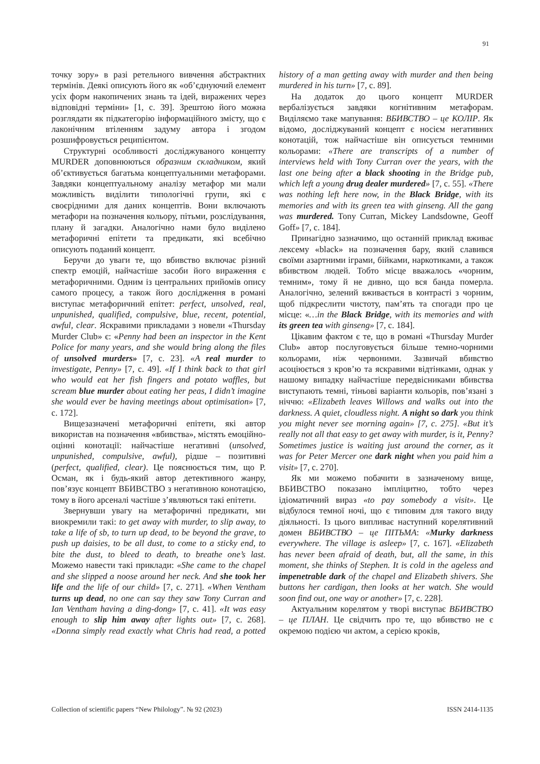91
точку зору» в разі ретельного вивчення абстрактних термінів. Деякі описують його як «об’єднуючий елемент усіх форм накопичених знань та ідей, виражених через відповідні терміни» [1, с. 39]. Зрештою його можна розглядати як підкатегорію інформаційного змісту, що є лаконічним втіленням задуму автора і згодом розшифровується реципієнтом.
Структурні особливості досліджуваного концепту MURDER доповнюються образним складником, який об’єктивується багатьма концептуальними метафорами. Завдяки концептуальному аналізу метафор ми мали можливість виділити типологічні групи, які є своєрідними для даних концептів. Вони включають метафори на позначення кольору, пітьми, розслідування, плану й загадки. Аналогічно нами було виділено метафоричні епітети та предикати, які всебічно описують поданий концепт.
Беручи до уваги те, що вбивство включає різний спектр емоцій, найчастіше засоби його вираження є метафоричними. Одним із центральних прийомів опису самого процесу, а також його дослідження в романі виступає метафоричний епітет: perfect, unsolved, real, unpunished, qualified, compulsive, blue, recent, potential, awful, clear. Яскравими прикладами з новели «Thursday Murder Club» є: «Penny had been an inspector in the Kent Police for many years, and she would bring along the files of unsolved murders» [7, c. 23]. «A real murder to investigate, Penny» [7, c. 49]. «If I think back to that girl who would eat her fish fingers and potato waffles, but scream blue murder about eating her peas, I didn’t imagine she would ever be having meetings about optimisation» [7, c. 172].
Вищезазначені метафоричні епітети, які автор використав на позначення «вбивства», містять емоційно-оцінні конотації: найчастіше негативні (unsolved, unpunished, compulsive, awful), рідше – позитивні (perfect, qualified, clear). Це пояснюється тим, що Р. Осман, як і будь-який автор детективного жанру, пов’язує концепт ВБИВСТВО з негативною конотацією, тому в його арсеналі частіше з’являються такі епітети.
Звернувши увагу на метафоричні предикати, ми виокремили такі: to get away with murder, to slip away, to take a life of sb, to turn up dead, to be beyond the grave, to push up daisies, to be all dust, to come to a sticky end, to bite the dust, to bleed to death, to breathe one’s last. Можемо навести такі приклади: «She came to the chapel and she slipped a noose around her neck. And she took her life and the life of our child» [7, c. 271]. «When Ventham turns up dead, no one can say they saw Tony Curran and Ian Ventham having a ding-dong» [7, c. 41]. «It was easy enough to slip him away after lights out» [7, c. 268]. «Donna simply read exactly what Chris had read, a potted history of a man getting away with murder and then being murdered in his turn» [7, c. 89].
На додаток до цього концепт MURDER вербалізується завдяки когнітивним метафорам. Виділяємо таке мапування: ВБИВСТВО – це КОЛІР. Як відомо, досліджуваний концепт є носієм негативних конотацій, тож найчастіше він описується темними кольорами: «There are transcripts of a number of interviews held with Tony Curran over the years, with the last one being after a black shooting in the Bridge pub, which left a young drug dealer murdered» [7, c. 55]. «There was nothing left here now, in the Black Bridge, with its memories and with its green tea with ginseng. All the gang was murdered. Tony Curran, Mickey Landsdowne, Geoff Goff» [7, c. 184].
Принагідно зазначимо, що останній приклад вживає лексему «black» на позначення бару, який славився своїми азартними іграми, бійками, наркотиками, а також вбивством людей. Тобто місце вважалось «чорним, темним», тому й не дивно, що вся банда померла. Аналогічно, зелений вживається в контрасті з чорним, щоб підкреслити чистоту, пам’ять та спогади про це місце: «…in the Black Bridge, with its memories and with its green tea with ginseng» [7, c. 184].
Цікавим фактом є те, що в романі «Thursday Murder Club» автор послуговується більше темно-чорними кольорами, ніж червоними. Зазвичай вбивство асоціюється з кров’ю та яскравими відтінками, однак у нашому випадку найчастіше передвісниками вбивства виступають темні, тіньові варіанти кольорів, пов’язані з ніччю: «Elizabeth leaves Willows and walks out into the darkness. A quiet, cloudless night. A night so dark you think you might never see morning again» [7, c. 275]. «But it’s really not all that easy to get away with murder, is it, Penny? Sometimes justice is waiting just around the corner, as it was for Peter Mercer one dark night when you paid him a visit» [7, c. 270].
Як ми можемо побачити в зазначеному вище, ВБИВСТВО показано імпліцитно, тобто через ідіоматичний вираз «to pay somebody a visit». Це відбулося темної ночі, що є типовим для такого виду діяльності. Із цього випливає наступний корелятивний домен ВБИВСТВО – це ПІТЬМА: «Murky darkness everywhere. The village is asleep» [7, c. 167]. «Elizabeth has never been afraid of death, but, all the same, in this moment, she thinks of Stephen. It is cold in the ageless and impenetrable dark of the chapel and Elizabeth shivers. She buttons her cardigan, then looks at her watch. She would soon find out, one way or another» [7, c. 228].
Актуальним корелятом у творі виступає ВБИВСТВО – це ПЛАН. Це свідчить про те, що вбивство не є окремою подією чи актом, а серією кроків,
Collection of scientific papers “New Philology”. № 92 (2023) ISSN 2414-1135